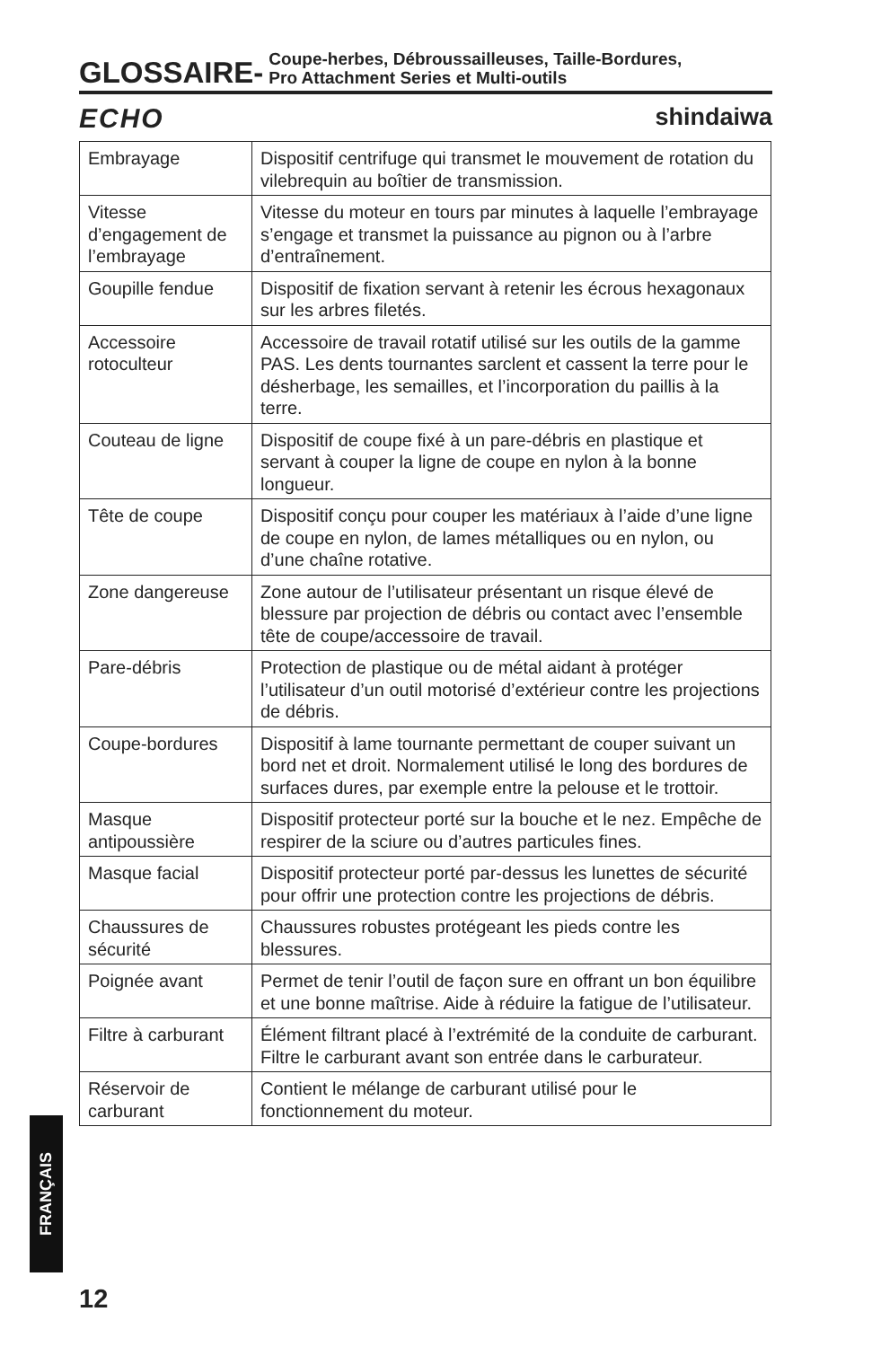GLOSSAIRE-
Coupe-herbes, Débroussailleuses, Taille-Bordures,
Pro Attachment Series et Multi-outils
ECHO shindaiwa
| Embrayage | Dispositif centrifuge qui transmet le mouvement de rotation du vilebrequin au boîtier de transmission. |
| Vitesse d’engagement de l’embrayage | Vitesse du moteur en tours par minutes à laquelle l’embrayage s’engage et transmet la puissance au pignon ou à l’arbre d’entraînement. |
| Goupille fendue | Dispositif de fixation servant à retenir les écrous hexagonaux sur les arbres filetés. |
| Accessoire rotoculteur | Accessoire de travail rotatif utilisé sur les outils de la gamme PAS. Les dents tournantes sarclent et cassent la terre pour le désherbage, les semailles, et l’incorporation du paillis à la terre. |
| Couteau de ligne | Dispositif de coupe fixé à un pare-débris en plastique et servant à couper la ligne de coupe en nylon à la bonne longueur. |
| Tête de coupe | Dispositif conçu pour couper les matériaux à l’aide d’une ligne de coupe en nylon, de lames métalliques ou en nylon, ou d’une chaîne rotative. |
| Zone dangereuse | Zone autour de l’utilisateur présentant un risque élevé de blessure par projection de débris ou contact avec l’ensemble tête de coupe/accessoire de travail. |
| Pare-débris | Protection de plastique ou de métal aidant à protéger l’utilisateur d’un outil motorisé d’extérieur contre les projections de débris. |
| Coupe-bordures | Dispositif à lame tournante permettant de couper suivant un bord net et droit. Normalement utilisé le long des bordures de surfaces dures, par exemple entre la pelouse et le trottoir. |
| Masque antipoussière | Dispositif protecteur porté sur la bouche et le nez. Empêche de respirer de la sciure ou d’autres particules fines. |
| Masque facial | Dispositif protecteur porté par-dessus les lunettes de sécurité pour offrir une protection contre les projections de débris. |
| Chaussures de sécurité | Chaussures robustes protégeant les pieds contre les blessures. |
| Poignée avant | Permet de tenir l’outil de façon sure en offrant un bon équilibre et une bonne maîtrise. Aide à réduire la fatigue de l’utilisateur. |
| Filtre à carburant | Élément filtrant placé à l’extrémité de la conduite de carburant. Filtre le carburant avant son entrée dans le carburateur. |
| Réservoir de carburant | Contient le mélange de carburant utilisé pour le fonctionnement du moteur. |
FRANÇAIS
12